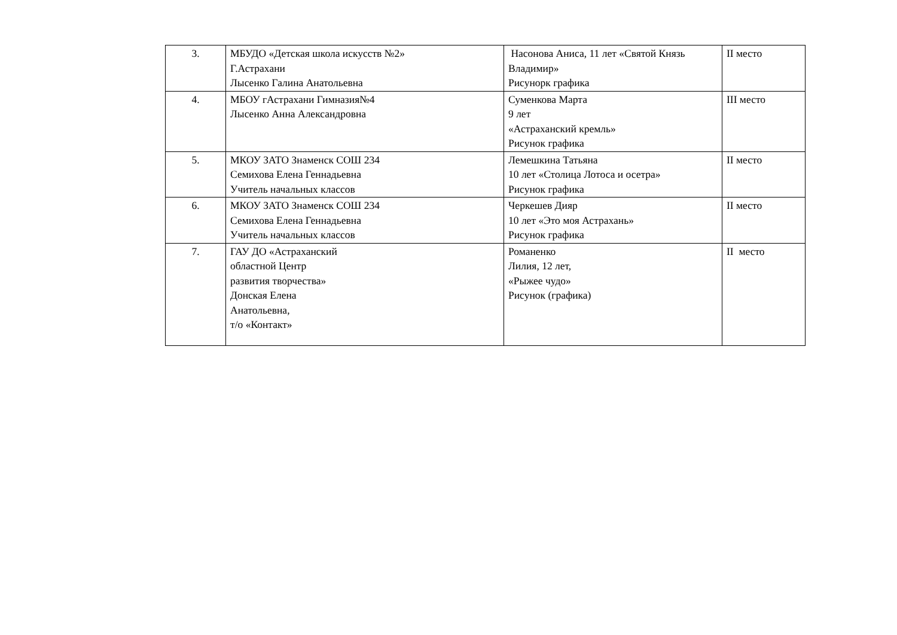| 3. | МБУДО «Детская школа искусств №2» Г.Астрахани Лысенко Галина Анатольевна | Насонова Аниса, 11 лет «Святой Князь Владимир» Рисунорк графика | II место |
| 4. | МБОУ гАстрахани Гимназия№4 Лысенко Анна Александровна | Суменкова Марта 9 лет «Астраханский кремль» Рисунок графика | III место |
| 5. | МКОУ ЗАТО Знаменск СОШ 234 Семихова Елена Геннадьевна Учитель начальных классов | Лемешкина Татьяна 10 лет «Столица Лотоса и осетра» Рисунок графика | II место |
| 6. | МКОУ ЗАТО Знаменск СОШ 234 Семихова Елена Геннадьевна Учитель начальных классов | Черкешев Дияр 10 лет «Это моя Астрахань» Рисунок графика | II место |
| 7. | ГАУ ДО «Астраханский областной Центр развития творчества» Донская Елена Анатольевна, т/о «Контакт» | Романенко Лилия, 12 лет, «Рыжее чудо» Рисунок (графика) | II место |